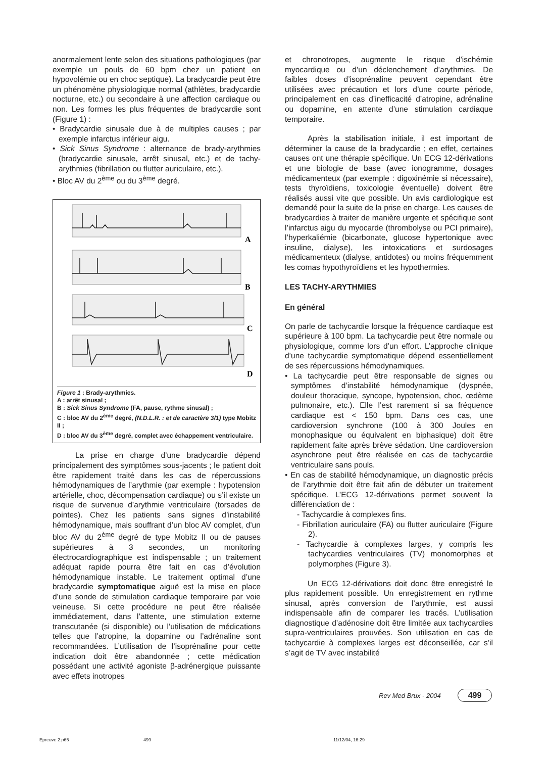anormalement lente selon des situations pathologiques (par exemple un pouls de 60 bpm chez un patient en hypovolémie ou en choc septique). La bradycardie peut être un phénomène physiologique normal (athlètes, bradycardie nocturne, etc.) ou secondaire à une affection cardiaque ou non. Les formes les plus fréquentes de bradycardie sont (Figure 1) :
• Bradycardie sinusale due à de multiples causes ; par exemple infarctus inférieur aigu.
• Sick Sinus Syndrome : alternance de brady-arythmies (bradycardie sinusale, arrêt sinusal, etc.) et de tachy-arythmies (fibrillation ou flutter auriculaire, etc.).
• Bloc AV du 2<sup>ème</sup> ou du 3<sup>ème</sup> degré.
A
B
C
D
Figure 1 : Brady-arythmies.
A : arrêt sinusal ;
B : Sick Sinus Syndrome (FA, pause, rythme sinusal) ;
C : bloc AV du 2<sup>ème</sup> degré, (N.D.L.R. : et de caractère 3/1) type Mobitz II ;
D : bloc AV du 3<sup>ème</sup> degré, complet avec échappement ventriculaire.
La prise en charge d’une bradycardie dépend principalement des symptômes sous-jacents ; le patient doit être rapidement traité dans les cas de répercussions hémodynamiques de l’arythmie (par exemple : hypotension artérielle, choc, décompensation cardiaque) ou s’il existe un risque de survenue d’arythmie ventriculaire (torsades de pointes). Chez les patients sans signes d’instabilité hémodynamique, mais souffrant d’un bloc AV complet, d’un bloc AV du 2<sup>ème</sup> degré de type Mobitz II ou de pauses supérieures à 3 secondes, un monitoring électrocardiographique est indispensable ; un traitement adéquat rapide pourra être fait en cas d’évolution hémodynamique instable. Le traitement optimal d’une bradycardie symptomatique aiguë est la mise en place d’une sonde de stimulation cardiaque temporaire par voie veineuse. Si cette procédure ne peut être réalisée immédiatement, dans l’attente, une stimulation externe transcutanée (si disponible) ou l’utilisation de médications telles que l’atropine, la dopamine ou l’adrénaline sont recommandées. L’utilisation de l’isoprénaline pour cette indication doit être abandonnée ; cette médication possédant une activité agoniste β-adrénergique puissante avec effets inotropes
et chronotropes, augmente le risque d’ischémie myocardique ou d’un déclenchement d’arythmies. De faibles doses d’isoprénaline peuvent cependant être utilisées avec précaution et lors d’une courte période, principalement en cas d’inefficacité d’atropine, adrénaline ou dopamine, en attente d’une stimulation cardiaque temporaire.
Après la stabilisation initiale, il est important de déterminer la cause de la bradycardie ; en effet, certaines causes ont une thérapie spécifique. Un ECG 12-dérivations et une biologie de base (avec ionogramme, dosages médicamenteux (par exemple : digoxinémie si nécessaire), tests thyroïdiens, toxicologie éventuelle) doivent être réalisés aussi vite que possible. Un avis cardiologique est demandé pour la suite de la prise en charge. Les causes de bradycardies à traiter de manière urgente et spécifique sont l’infarctus aigu du myocarde (thrombolyse ou PCI primaire), l’hyperkaliémie (bicarbonate, glucose hypertonique avec insuline, dialyse), les intoxications et surdosages médicamenteux (dialyse, antidotes) ou moins fréquemment les comas hypothyroïdiens et les hypothermies.
LES TACHY-ARYTHMIES
En général
On parle de tachycardie lorsque la fréquence cardiaque est supérieure à 100 bpm. La tachycardie peut être normale ou physiologique, comme lors d’un effort. L’approche clinique d’une tachycardie symptomatique dépend essentiellement de ses répercussions hémodynamiques.
• La tachycardie peut être responsable de signes ou symptômes d’instabilité hémodynamique (dyspnée, douleur thoracique, syncope, hypotension, choc, œdème pulmonaire, etc.). Elle l’est rarement si sa fréquence cardiaque est < 150 bpm. Dans ces cas, une cardioversion synchrone (100 à 300 Joules en monophasique ou équivalent en biphasique) doit être rapidement faite après brève sédation. Une cardioversion asynchrone peut être réalisée en cas de tachycardie ventriculaire sans pouls.
• En cas de stabilité hémodynamique, un diagnostic précis de l’arythmie doit être fait afin de débuter un traitement spécifique. L’ECG 12-dérivations permet souvent la différenciation de :
- Tachycardie à complexes fins.
- Fibrillation auriculaire (FA) ou flutter auriculaire (Figure 2).
- Tachycardie à complexes larges, y compris les tachycardies ventriculaires (TV) monomorphes et polymorphes (Figure 3).
Un ECG 12-dérivations doit donc être enregistré le plus rapidement possible. Un enregistrement en rythme sinusal, après conversion de l’arythmie, est aussi indispensable afin de comparer les tracés. L’utilisation diagnostique d’adénosine doit être limitée aux tachycardies supra-ventriculaires prouvées. Son utilisation en cas de tachycardie à complexes larges est déconseillée, car s’il s’agit de TV avec instabilité
Rev Med Brux - 2004 499
Epreuve 2.p65 499 11/12/04, 16:29